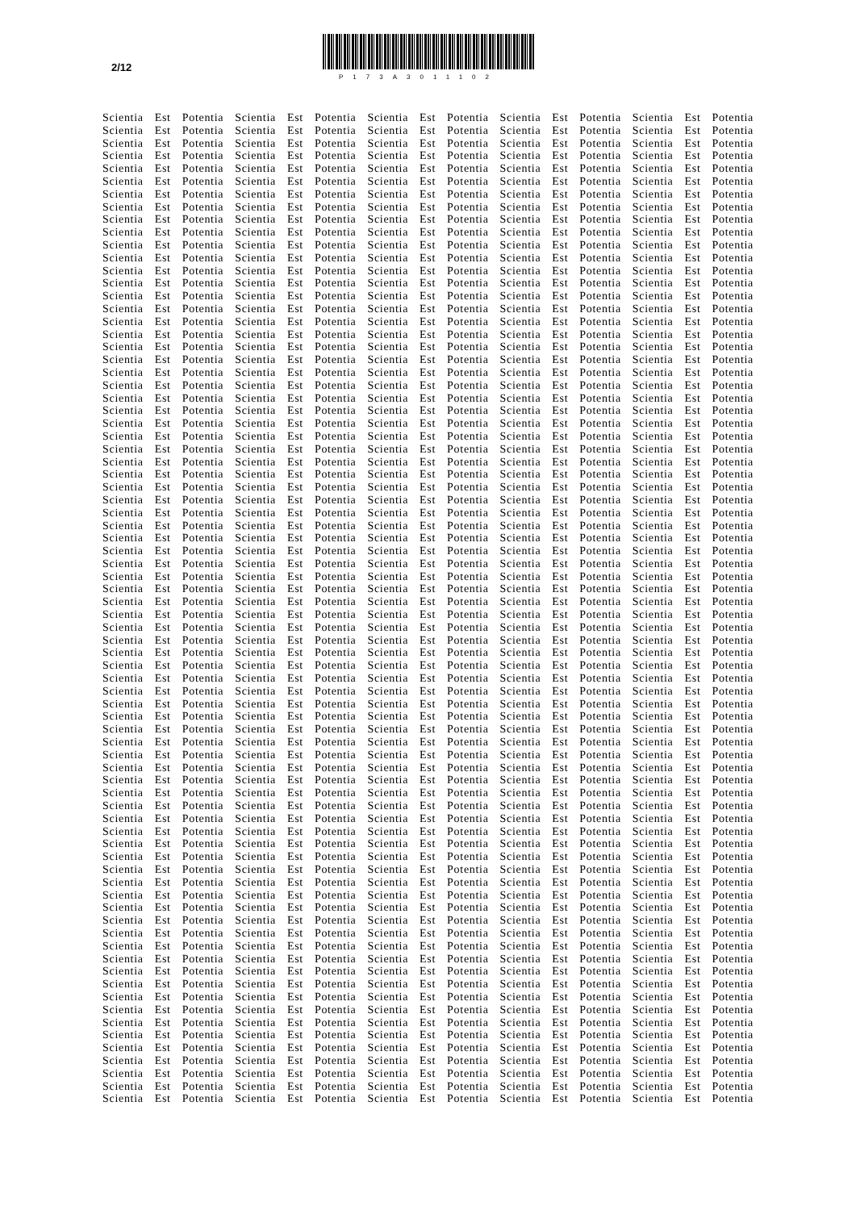2/12
P173A3011102
Scientia Est Potentia Scientia Est Potentia Scientia Est Potentia Scientia Est Potentia Scientia Est Potentia
Scientia Est Potentia Scientia Est Potentia Scientia Est Potentia Scientia Est Potentia Scientia Est Potentia
Scientia Est Potentia Scientia Est Potentia Scientia Est Potentia Scientia Est Potentia Scientia Est Potentia
Scientia Est Potentia Scientia Est Potentia Scientia Est Potentia Scientia Est Potentia Scientia Est Potentia
Scientia Est Potentia Scientia Est Potentia Scientia Est Potentia Scientia Est Potentia Scientia Est Potentia
Scientia Est Potentia Scientia Est Potentia Scientia Est Potentia Scientia Est Potentia Scientia Est Potentia
Scientia Est Potentia Scientia Est Potentia Scientia Est Potentia Scientia Est Potentia Scientia Est Potentia
Scientia Est Potentia Scientia Est Potentia Scientia Est Potentia Scientia Est Potentia Scientia Est Potentia
Scientia Est Potentia Scientia Est Potentia Scientia Est Potentia Scientia Est Potentia Scientia Est Potentia
Scientia Est Potentia Scientia Est Potentia Scientia Est Potentia Scientia Est Potentia Scientia Est Potentia
Scientia Est Potentia Scientia Est Potentia Scientia Est Potentia Scientia Est Potentia Scientia Est Potentia
Scientia Est Potentia Scientia Est Potentia Scientia Est Potentia Scientia Est Potentia Scientia Est Potentia
Scientia Est Potentia Scientia Est Potentia Scientia Est Potentia Scientia Est Potentia Scientia Est Potentia
Scientia Est Potentia Scientia Est Potentia Scientia Est Potentia Scientia Est Potentia Scientia Est Potentia
Scientia Est Potentia Scientia Est Potentia Scientia Est Potentia Scientia Est Potentia Scientia Est Potentia
Scientia Est Potentia Scientia Est Potentia Scientia Est Potentia Scientia Est Potentia Scientia Est Potentia
Scientia Est Potentia Scientia Est Potentia Scientia Est Potentia Scientia Est Potentia Scientia Est Potentia
Scientia Est Potentia Scientia Est Potentia Scientia Est Potentia Scientia Est Potentia Scientia Est Potentia
Scientia Est Potentia Scientia Est Potentia Scientia Est Potentia Scientia Est Potentia Scientia Est Potentia
Scientia Est Potentia Scientia Est Potentia Scientia Est Potentia Scientia Est Potentia Scientia Est Potentia
Scientia Est Potentia Scientia Est Potentia Scientia Est Potentia Scientia Est Potentia Scientia Est Potentia
Scientia Est Potentia Scientia Est Potentia Scientia Est Potentia Scientia Est Potentia Scientia Est Potentia
Scientia Est Potentia Scientia Est Potentia Scientia Est Potentia Scientia Est Potentia Scientia Est Potentia
Scientia Est Potentia Scientia Est Potentia Scientia Est Potentia Scientia Est Potentia Scientia Est Potentia
Scientia Est Potentia Scientia Est Potentia Scientia Est Potentia Scientia Est Potentia Scientia Est Potentia
Scientia Est Potentia Scientia Est Potentia Scientia Est Potentia Scientia Est Potentia Scientia Est Potentia
Scientia Est Potentia Scientia Est Potentia Scientia Est Potentia Scientia Est Potentia Scientia Est Potentia
Scientia Est Potentia Scientia Est Potentia Scientia Est Potentia Scientia Est Potentia Scientia Est Potentia
Scientia Est Potentia Scientia Est Potentia Scientia Est Potentia Scientia Est Potentia Scientia Est Potentia
Scientia Est Potentia Scientia Est Potentia Scientia Est Potentia Scientia Est Potentia Scientia Est Potentia
Scientia Est Potentia Scientia Est Potentia Scientia Est Potentia Scientia Est Potentia Scientia Est Potentia
Scientia Est Potentia Scientia Est Potentia Scientia Est Potentia Scientia Est Potentia Scientia Est Potentia
Scientia Est Potentia Scientia Est Potentia Scientia Est Potentia Scientia Est Potentia Scientia Est Potentia
Scientia Est Potentia Scientia Est Potentia Scientia Est Potentia Scientia Est Potentia Scientia Est Potentia
Scientia Est Potentia Scientia Est Potentia Scientia Est Potentia Scientia Est Potentia Scientia Est Potentia
Scientia Est Potentia Scientia Est Potentia Scientia Est Potentia Scientia Est Potentia Scientia Est Potentia
Scientia Est Potentia Scientia Est Potentia Scientia Est Potentia Scientia Est Potentia Scientia Est Potentia
Scientia Est Potentia Scientia Est Potentia Scientia Est Potentia Scientia Est Potentia Scientia Est Potentia
Scientia Est Potentia Scientia Est Potentia Scientia Est Potentia Scientia Est Potentia Scientia Est Potentia
Scientia Est Potentia Scientia Est Potentia Scientia Est Potentia Scientia Est Potentia Scientia Est Potentia
Scientia Est Potentia Scientia Est Potentia Scientia Est Potentia Scientia Est Potentia Scientia Est Potentia
Scientia Est Potentia Scientia Est Potentia Scientia Est Potentia Scientia Est Potentia Scientia Est Potentia
Scientia Est Potentia Scientia Est Potentia Scientia Est Potentia Scientia Est Potentia Scientia Est Potentia
Scientia Est Potentia Scientia Est Potentia Scientia Est Potentia Scientia Est Potentia Scientia Est Potentia
Scientia Est Potentia Scientia Est Potentia Scientia Est Potentia Scientia Est Potentia Scientia Est Potentia
Scientia Est Potentia Scientia Est Potentia Scientia Est Potentia Scientia Est Potentia Scientia Est Potentia
Scientia Est Potentia Scientia Est Potentia Scientia Est Potentia Scientia Est Potentia Scientia Est Potentia
Scientia Est Potentia Scientia Est Potentia Scientia Est Potentia Scientia Est Potentia Scientia Est Potentia
Scientia Est Potentia Scientia Est Potentia Scientia Est Potentia Scientia Est Potentia Scientia Est Potentia
Scientia Est Potentia Scientia Est Potentia Scientia Est Potentia Scientia Est Potentia Scientia Est Potentia
Scientia Est Potentia Scientia Est Potentia Scientia Est Potentia Scientia Est Potentia Scientia Est Potentia
Scientia Est Potentia Scientia Est Potentia Scientia Est Potentia Scientia Est Potentia Scientia Est Potentia
Scientia Est Potentia Scientia Est Potentia Scientia Est Potentia Scientia Est Potentia Scientia Est Potentia
Scientia Est Potentia Scientia Est Potentia Scientia Est Potentia Scientia Est Potentia Scientia Est Potentia
Scientia Est Potentia Scientia Est Potentia Scientia Est Potentia Scientia Est Potentia Scientia Est Potentia
Scientia Est Potentia Scientia Est Potentia Scientia Est Potentia Scientia Est Potentia Scientia Est Potentia
Scientia Est Potentia Scientia Est Potentia Scientia Est Potentia Scientia Est Potentia Scientia Est Potentia
Scientia Est Potentia Scientia Est Potentia Scientia Est Potentia Scientia Est Potentia Scientia Est Potentia
Scientia Est Potentia Scientia Est Potentia Scientia Est Potentia Scientia Est Potentia Scientia Est Potentia
Scientia Est Potentia Scientia Est Potentia Scientia Est Potentia Scientia Est Potentia Scientia Est Potentia
Scientia Est Potentia Scientia Est Potentia Scientia Est Potentia Scientia Est Potentia Scientia Est Potentia
Scientia Est Potentia Scientia Est Potentia Scientia Est Potentia Scientia Est Potentia Scientia Est Potentia
Scientia Est Potentia Scientia Est Potentia Scientia Est Potentia Scientia Est Potentia Scientia Est Potentia
Scientia Est Potentia Scientia Est Potentia Scientia Est Potentia Scientia Est Potentia Scientia Est Potentia
Scientia Est Potentia Scientia Est Potentia Scientia Est Potentia Scientia Est Potentia Scientia Est Potentia
Scientia Est Potentia Scientia Est Potentia Scientia Est Potentia Scientia Est Potentia Scientia Est Potentia
Scientia Est Potentia Scientia Est Potentia Scientia Est Potentia Scientia Est Potentia Scientia Est Potentia
Scientia Est Potentia Scientia Est Potentia Scientia Est Potentia Scientia Est Potentia Scientia Est Potentia
Scientia Est Potentia Scientia Est Potentia Scientia Est Potentia Scientia Est Potentia Scientia Est Potentia
Scientia Est Potentia Scientia Est Potentia Scientia Est Potentia Scientia Est Potentia Scientia Est Potentia
Scientia Est Potentia Scientia Est Potentia Scientia Est Potentia Scientia Est Potentia Scientia Est Potentia
Scientia Est Potentia Scientia Est Potentia Scientia Est Potentia Scientia Est Potentia Scientia Est Potentia
Scientia Est Potentia Scientia Est Potentia Scientia Est Potentia Scientia Est Potentia Scientia Est Potentia
Scientia Est Potentia Scientia Est Potentia Scientia Est Potentia Scientia Est Potentia Scientia Est Potentia
Scientia Est Potentia Scientia Est Potentia Scientia Est Potentia Scientia Est Potentia Scientia Est Potentia
Scientia Est Potentia Scientia Est Potentia Scientia Est Potentia Scientia Est Potentia Scientia Est Potentia
Scientia Est Potentia Scientia Est Potentia Scientia Est Potentia Scientia Est Potentia Scientia Est Potentia
Scientia Est Potentia Scientia Est Potentia Scientia Est Potentia Scientia Est Potentia Scientia Est Potentia